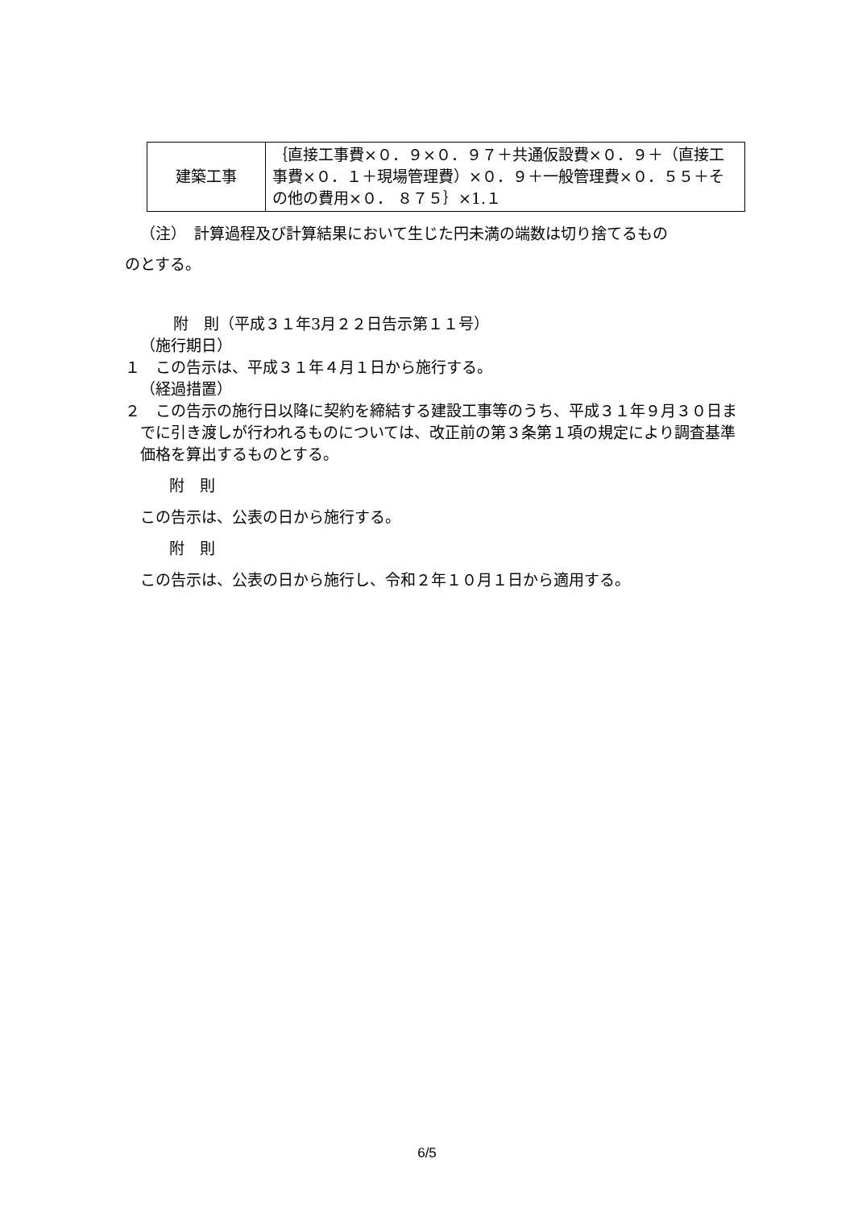| 建築工事 | ｛直接工事費×０．９×０．９７＋共通仮設費×０．９＋（直接工事費×０．１＋現場管理費）×０．９＋一般管理費×０．５５＋その他の費用×０． ８７５｝×1.１ |
（注）　計算過程及び計算結果において生じた円未満の端数は切り捨てるもの
のとする。
附　則（平成３１年3月２２日告示第１１号）
（施行期日）
１　この告示は、平成３１年４月１日から施行する。
（経過措置）
２　この告示の施行日以降に契約を締結する建設工事等のうち、平成３１年９月３０日までに引き渡しが行われるものについては、改正前の第３条第１項の規定により調査基準価格を算出するものとする。
附　則
この告示は、公表の日から施行する。
附　則
この告示は、公表の日から施行し、令和２年１０月１日から適用する。
6/5